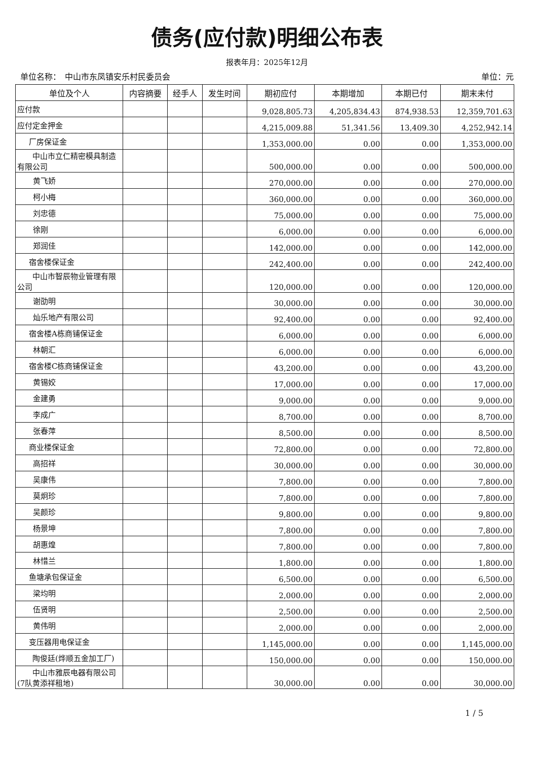债务(应付款)明细公布表
报表年月：2025年12月
单位名称：　中山市东凤镇安乐村民委员会 单位：元
| 单位及个人 | 内容摘要 | 经手人 | 发生时间 | 期初应付 | 本期增加 | 本期已付 | 期末未付 |
| --- | --- | --- | --- | --- | --- | --- | --- |
| 应付款 | | | | 9,028,805.73 | 4,205,834.43 | 874,938.53 | 12,359,701.63 |
| 应付定金押金 | | | | 4,215,009.88 | 51,341.56 | 13,409.30 | 4,252,942.14 |
| 厂房保证金 | | | | 1,353,000.00 | 0.00 | 0.00 | 1,353,000.00 |
| 中山市立仁精密模具制造有限公司 | | | | 500,000.00 | 0.00 | 0.00 | 500,000.00 |
| 黄飞娇 | | | | 270,000.00 | 0.00 | 0.00 | 270,000.00 |
| 柯小梅 | | | | 360,000.00 | 0.00 | 0.00 | 360,000.00 |
| 刘忠德 | | | | 75,000.00 | 0.00 | 0.00 | 75,000.00 |
| 徐刚 | | | | 6,000.00 | 0.00 | 0.00 | 6,000.00 |
| 郑润佳 | | | | 142,000.00 | 0.00 | 0.00 | 142,000.00 |
| 宿舍楼保证金 | | | | 242,400.00 | 0.00 | 0.00 | 242,400.00 |
| 中山市智辰物业管理有限公司 | | | | 120,000.00 | 0.00 | 0.00 | 120,000.00 |
| 谢劭明 | | | | 30,000.00 | 0.00 | 0.00 | 30,000.00 |
| 灿乐地产有限公司 | | | | 92,400.00 | 0.00 | 0.00 | 92,400.00 |
| 宿舍楼A栋商铺保证金 | | | | 6,000.00 | 0.00 | 0.00 | 6,000.00 |
| 林朝汇 | | | | 6,000.00 | 0.00 | 0.00 | 6,000.00 |
| 宿舍楼C栋商铺保证金 | | | | 43,200.00 | 0.00 | 0.00 | 43,200.00 |
| 黄锡姣 | | | | 17,000.00 | 0.00 | 0.00 | 17,000.00 |
| 金建勇 | | | | 9,000.00 | 0.00 | 0.00 | 9,000.00 |
| 李成广 | | | | 8,700.00 | 0.00 | 0.00 | 8,700.00 |
| 张春萍 | | | | 8,500.00 | 0.00 | 0.00 | 8,500.00 |
| 商业楼保证金 | | | | 72,800.00 | 0.00 | 0.00 | 72,800.00 |
| 高招祥 | | | | 30,000.00 | 0.00 | 0.00 | 30,000.00 |
| 吴康伟 | | | | 7,800.00 | 0.00 | 0.00 | 7,800.00 |
| 莫炯珍 | | | | 7,800.00 | 0.00 | 0.00 | 7,800.00 |
| 吴颜珍 | | | | 9,800.00 | 0.00 | 0.00 | 9,800.00 |
| 杨景坤 | | | | 7,800.00 | 0.00 | 0.00 | 7,800.00 |
| 胡惠煌 | | | | 7,800.00 | 0.00 | 0.00 | 7,800.00 |
| 林惜兰 | | | | 1,800.00 | 0.00 | 0.00 | 1,800.00 |
| 鱼塘承包保证金 | | | | 6,500.00 | 0.00 | 0.00 | 6,500.00 |
| 梁均明 | | | | 2,000.00 | 0.00 | 0.00 | 2,000.00 |
| 伍贤明 | | | | 2,500.00 | 0.00 | 0.00 | 2,500.00 |
| 黄伟明 | | | | 2,000.00 | 0.00 | 0.00 | 2,000.00 |
| 变压器用电保证金 | | | | 1,145,000.00 | 0.00 | 0.00 | 1,145,000.00 |
| 陶俊廷(烨顺五金加工厂) | | | | 150,000.00 | 0.00 | 0.00 | 150,000.00 |
| 中山市雅辰电器有限公司(7队黄添祥租地) | | | | 30,000.00 | 0.00 | 0.00 | 30,000.00 |
1 / 5